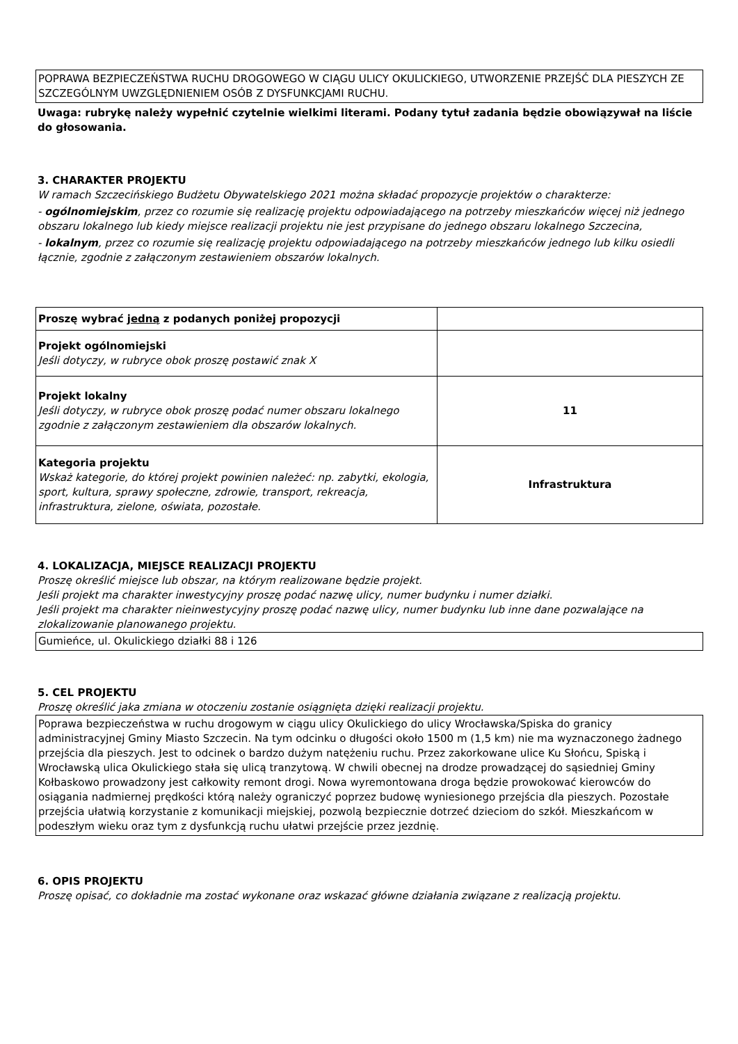POPRAWA BEZPIECZEŃSTWA RUCHU DROGOWEGO W CIĄGU ULICY OKULICKIEGO, UTWORZENIE PRZEJŚĆ DLA PIESZYCH ZE SZCZEGÓLNYM UWZGLĘDNIENIEM OSÓB Z DYSFUNKCJAMI RUCHU.
Uwaga: rubrykę należy wypełnić czytelnie wielkimi literami. Podany tytuł zadania będzie obowiązywał na liście do głosowania.
3. CHARAKTER PROJEKTU
W ramach Szczecińskiego Budżetu Obywatelskiego 2021 można składać propozycje projektów o charakterze:
- ogólnomiejskim, przez co rozumie się realizację projektu odpowiadającego na potrzeby mieszkańców więcej niż jednego obszaru lokalnego lub kiedy miejsce realizacji projektu nie jest przypisane do jednego obszaru lokalnego Szczecina,
- lokalnym, przez co rozumie się realizację projektu odpowiadającego na potrzeby mieszkańców jednego lub kilku osiedli łącznie, zgodnie z załączonym zestawieniem obszarów lokalnych.
| Proszę wybrać jedną z podanych poniżej propozycji | |
| Projekt ogólnomiejski Jeśli dotyczy, w rubryce obok proszę postawić znak X | |
| Projekt lokalny Jeśli dotyczy, w rubryce obok proszę podać numer obszaru lokalnego zgodnie z załączonym zestawieniem dla obszarów lokalnych. | 11 |
| Kategoria projektu Wskaż kategorie, do której projekt powinien należeć: np. zabytki, ekologia, sport, kultura, sprawy społeczne, zdrowie, transport, rekreacja, infrastruktura, zielone, oświata, pozostałe. | Infrastruktura |
4. LOKALIZACJA, MIEJSCE REALIZACJI PROJEKTU
Proszę określić miejsce lub obszar, na którym realizowane będzie projekt.
Jeśli projekt ma charakter inwestycyjny proszę podać nazwę ulicy, numer budynku i numer działki.
Jeśli projekt ma charakter nieinwestycyjny proszę podać nazwę ulicy, numer budynku lub inne dane pozwalające na zlokalizowanie planowanego projektu.
Gumieńce, ul. Okulickiego działki 88 i 126
5. CEL PROJEKTU
Proszę określić jaka zmiana w otoczeniu zostanie osiągnięta dzięki realizacji projektu.
Poprawa bezpieczeństwa w ruchu drogowym w ciągu ulicy Okulickiego do ulicy Wrocławska/Spiska do granicy administracyjnej Gminy Miasto Szczecin. Na tym odcinku o długości około 1500 m (1,5 km) nie ma wyznaczonego żadnego przejścia dla pieszych. Jest to odcinek o bardzo dużym natężeniu ruchu. Przez zakorkowane ulice Ku Słońcu, Spiską i Wrocławską ulica Okulickiego stała się ulicą tranzytową. W chwili obecnej na drodze prowadzącej do sąsiedniej Gminy Kołbaskowo prowadzony jest całkowity remont drogi. Nowa wyremontowana droga będzie prowokować kierowców do osiągania nadmiernej prędkości którą należy ograniczyć poprzez budowę wyniesionego przejścia dla pieszych. Pozostałe przejścia ułatwią korzystanie z komunikacji miejskiej, pozwolą bezpiecznie dotrzeć dzieciom do szkół. Mieszkańcom w podeszłym wieku oraz tym z dysfunkcją ruchu ułatwi przejście przez jezdnię.
6. OPIS PROJEKTU
Proszę opisać, co dokładnie ma zostać wykonane oraz wskazać główne działania związane z realizacją projektu.